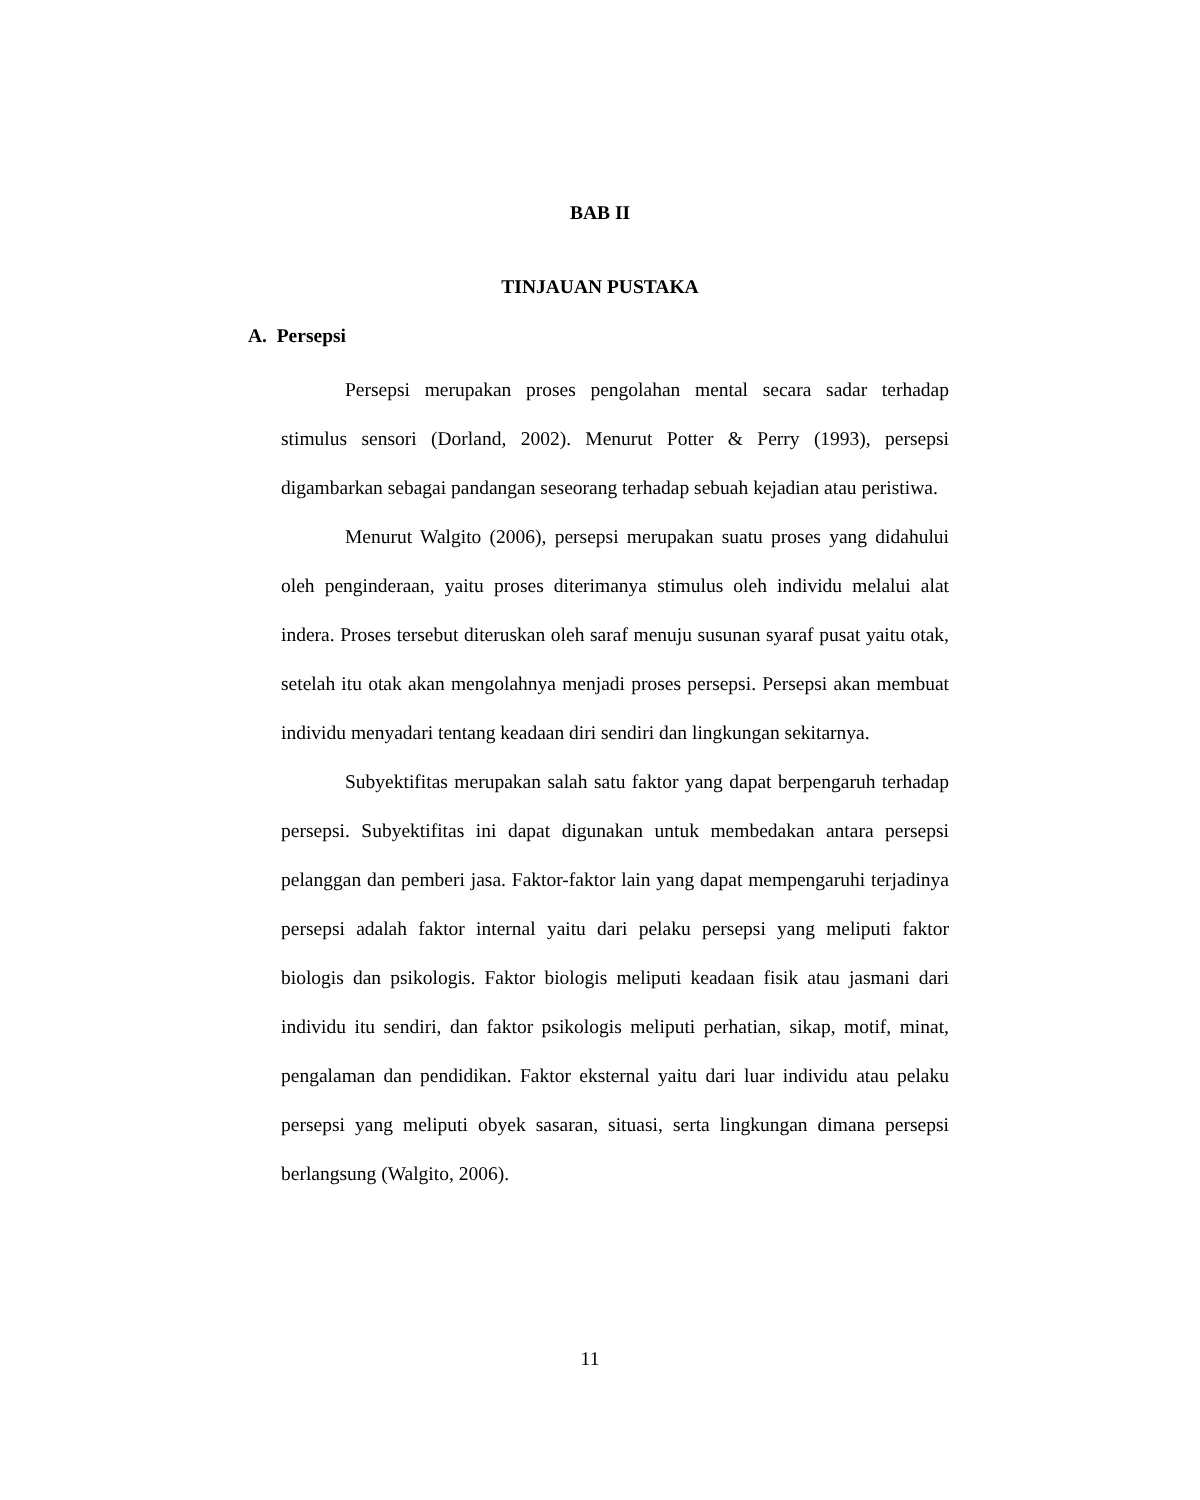BAB II
TINJAUAN PUSTAKA
A. Persepsi
Persepsi merupakan proses pengolahan mental secara sadar terhadap stimulus sensori (Dorland, 2002). Menurut Potter & Perry (1993), persepsi digambarkan sebagai pandangan seseorang terhadap sebuah kejadian atau peristiwa.
Menurut Walgito (2006), persepsi merupakan suatu proses yang didahului oleh penginderaan, yaitu proses diterimanya stimulus oleh individu melalui alat indera. Proses tersebut diteruskan oleh saraf menuju susunan syaraf pusat yaitu otak, setelah itu otak akan mengolahnya menjadi proses persepsi. Persepsi akan membuat individu menyadari tentang keadaan diri sendiri dan lingkungan sekitarnya.
Subyektifitas merupakan salah satu faktor yang dapat berpengaruh terhadap persepsi. Subyektifitas ini dapat digunakan untuk membedakan antara persepsi pelanggan dan pemberi jasa. Faktor-faktor lain yang dapat mempengaruhi terjadinya persepsi adalah faktor internal yaitu dari pelaku persepsi yang meliputi faktor biologis dan psikologis. Faktor biologis meliputi keadaan fisik atau jasmani dari individu itu sendiri, dan faktor psikologis meliputi perhatian, sikap, motif, minat, pengalaman dan pendidikan. Faktor eksternal yaitu dari luar individu atau pelaku persepsi yang meliputi obyek sasaran, situasi, serta lingkungan dimana persepsi berlangsung (Walgito, 2006).
11